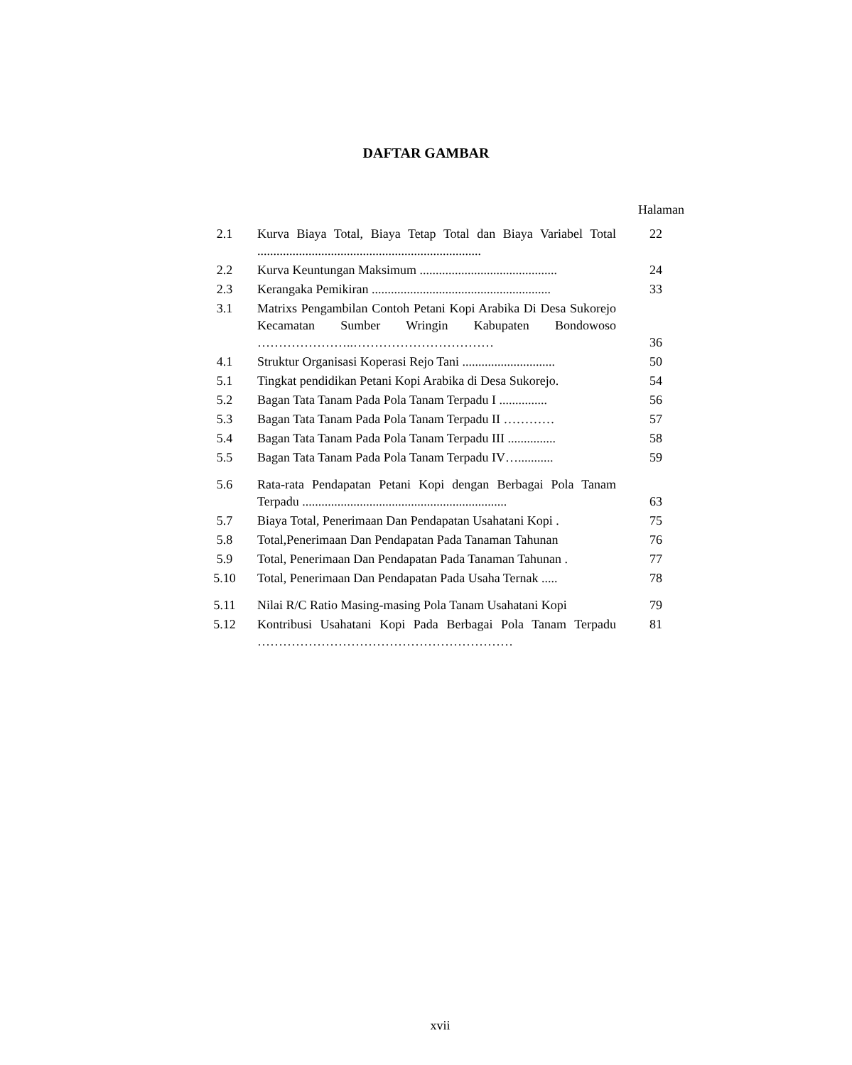DAFTAR GAMBAR
Halaman
| 2.1 | Kurva Biaya Total, Biaya Tetap Total dan Biaya Variabel Total ...................................................................... | 22 |
| 2.2 | Kurva Keuntungan Maksimum ........................................... | 24 |
| 2.3 | Kerangaka Pemikiran ........................................................ | 33 |
| 3.1 | Matrixs Pengambilan Contoh Petani Kopi Arabika Di Desa Sukorejo Kecamatan Sumber Wringin Kabupaten Bondowoso …………………..…………………………… | 36 |
| 4.1 | Struktur Organisasi Koperasi Rejo Tani ............................. | 50 |
| 5.1 | Tingkat pendidikan Petani Kopi Arabika di Desa Sukorejo. | 54 |
| 5.2 | Bagan Tata Tanam Pada Pola Tanam Terpadu I ............... | 56 |
| 5.3 | Bagan Tata Tanam Pada Pola Tanam Terpadu II ………… | 57 |
| 5.4 | Bagan Tata Tanam Pada Pola Tanam Terpadu III ............... | 58 |
| 5.5 | Bagan Tata Tanam Pada Pola Tanam Terpadu IV…........... | 59 |
| 5.6 | Rata-rata Pendapatan Petani Kopi dengan Berbagai Pola Tanam Terpadu ................................................................ | 63 |
| 5.7 | Biaya Total, Penerimaan Dan Pendapatan Usahatani Kopi . | 75 |
| 5.8 | Total,Penerimaan Dan Pendapatan Pada Tanaman Tahunan | 76 |
| 5.9 | Total, Penerimaan Dan Pendapatan Pada Tanaman Tahunan . | 77 |
| 5.10 | Total, Penerimaan Dan Pendapatan Pada Usaha Ternak ..... | 78 |
| 5.11 | Nilai R/C Ratio Masing-masing Pola Tanam Usahatani Kopi | 79 |
| 5.12 | Kontribusi Usahatani Kopi Pada Berbagai Pola Tanam Terpadu …………………………………………………… | 81 |
xvii